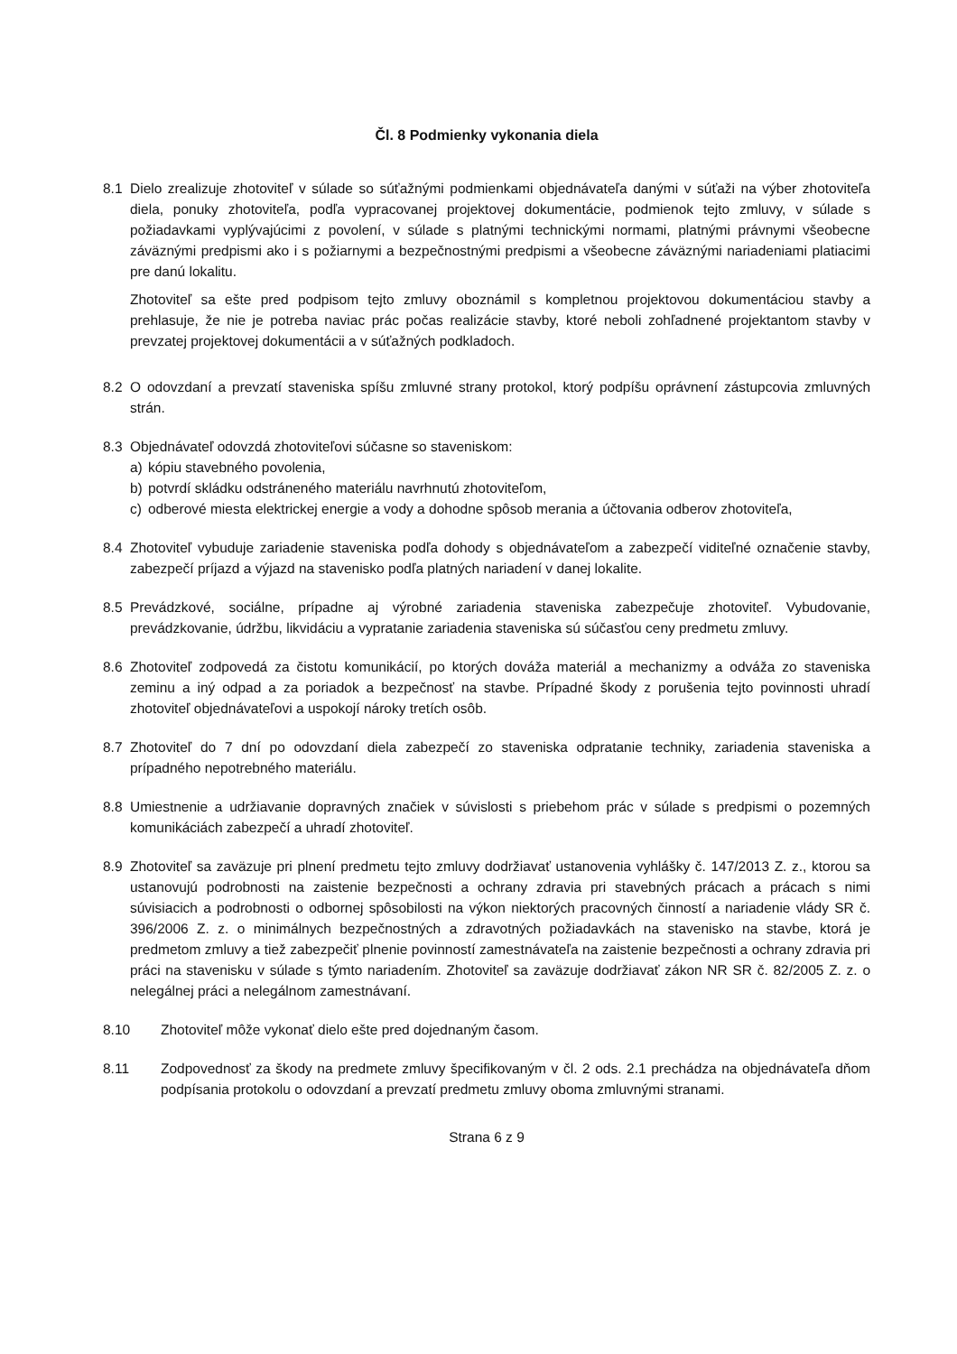Čl. 8 Podmienky vykonania diela
8.1 Dielo zrealizuje zhotoviteľ v súlade so súťažnými podmienkami objednávateľa danými v súťaži na výber zhotoviteľa diela, ponuky zhotoviteľa, podľa vypracovanej projektovej dokumentácie, podmienok tejto zmluvy, v súlade s požiadavkami vyplývajúcimi z povolení, v súlade s platnými technickými normami, platnými právnymi všeobecne záväznými predpismi ako i s požiarnymi a bezpečnostnými predpismi a všeobecne záväznými nariadeniami platiacimi pre danú lokalitu.
Zhotoviteľ sa ešte pred podpisom tejto zmluvy oboznámil s kompletnou projektovou dokumentáciou stavby a prehlasuje, že nie je potreba naviac prác počas realizácie stavby, ktoré neboli zohľadnené projektantom stavby v prevzatej projektovej dokumentácii a v súťažných podkladoch.
8.2 O odovzdaní a prevzatí staveniska spíšu zmluvné strany protokol, ktorý podpíšu oprávnení zástupcovia zmluvných strán.
8.3 Objednávateľ odovzdá zhotoviteľovi súčasne so staveniskom:
a) kópiu stavebného povolenia,
b) potvrdí skládku odstráneného materiálu navrhnutú zhotoviteľom,
c) odberové miesta elektrickej energie a vody a dohodne spôsob merania a účtovania odberov zhotoviteľa,
8.4 Zhotoviteľ vybuduje zariadenie staveniska podľa dohody s objednávateľom a zabezpečí viditeľné označenie stavby, zabezpečí príjazd a výjazd na stavenisko podľa platných nariadení v danej lokalite.
8.5 Prevádzkové, sociálne, prípadne aj výrobné zariadenia staveniska zabezpečuje zhotoviteľ. Vybudovanie, prevádzkovanie, údržbu, likvidáciu a vypratanie zariadenia staveniska sú súčasťou ceny predmetu zmluvy.
8.6 Zhotoviteľ zodpovedá za čistotu komunikácií, po ktorých dováža materiál a mechanizmy a odváža zo staveniska zeminu a iný odpad a za poriadok a bezpečnosť na stavbe. Prípadné škody z porušenia tejto povinnosti uhradí zhotoviteľ objednávateľovi a uspokojí nároky tretích osôb.
8.7 Zhotoviteľ do 7 dní po odovzdaní diela zabezpečí zo staveniska odpratanie techniky, zariadenia staveniska a prípadného nepotrebného materiálu.
8.8 Umiestnenie a udržiavanie dopravných značiek v súvislosti s priebehom prác v súlade s predpismi o pozemných komunikáciách zabezpečí a uhradí zhotoviteľ.
8.9 Zhotoviteľ sa zaväzuje pri plnení predmetu tejto zmluvy dodržiavať ustanovenia vyhlášky č. 147/2013 Z. z., ktorou sa ustanovujú podrobnosti na zaistenie bezpečnosti a ochrany zdravia pri stavebných prácach a prácach s nimi súvisiacich a podrobnosti o odbornej spôsobilosti na výkon niektorých pracovných činností a nariadenie vlády SR č. 396/2006 Z. z. o minimálnych bezpečnostných a zdravotných požiadavkách na stavenisko na stavbe, ktorá je predmetom zmluvy a tiež zabezpečiť plnenie povinností zamestnávateľa na zaistenie bezpečnosti a ochrany zdravia pri práci na stavenisku v súlade s týmto nariadením. Zhotoviteľ sa zaväzuje dodržiavať zákon NR SR č. 82/2005 Z. z. o nelegálnej práci a nelegálnom zamestnávaní.
8.10 Zhotoviteľ môže vykonať dielo ešte pred dojednaným časom.
8.11 Zodpovednosť za škody na predmete zmluvy špecifikovaným v čl. 2 ods. 2.1 prechádza na objednávateľa dňom podpísania protokolu o odovzdaní a prevzatí predmetu zmluvy oboma zmluvnými stranami.
Strana 6 z 9